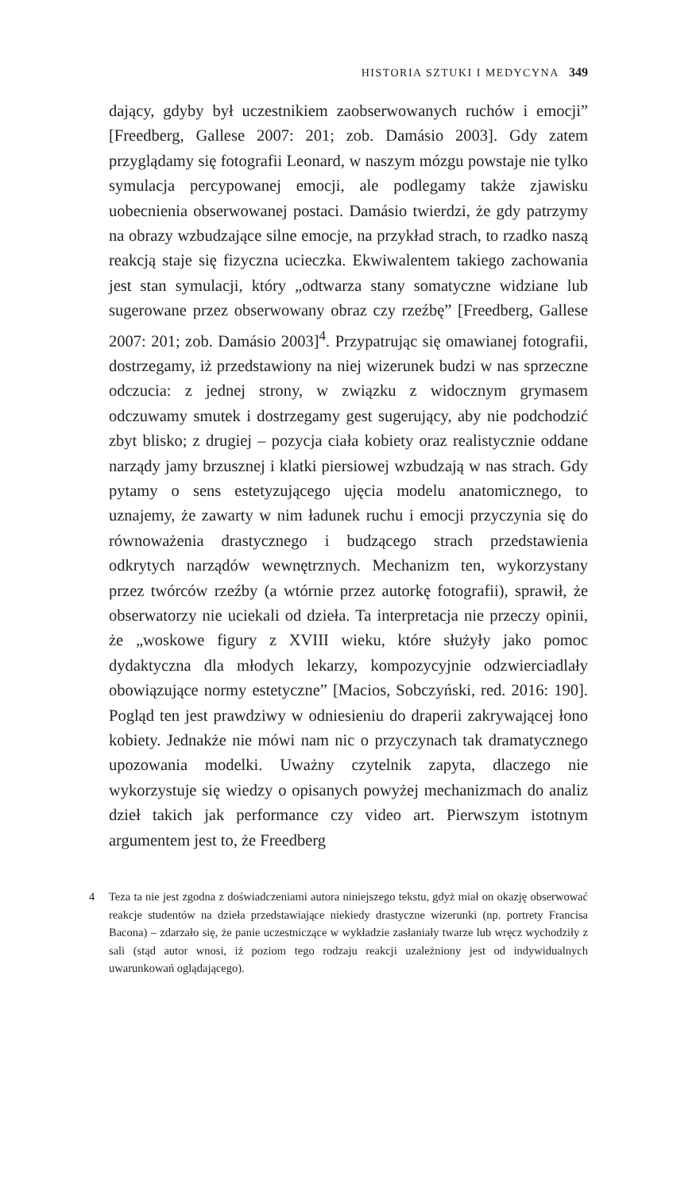HISTORIA SZTUKI I MEDYCYNA 349
dający, gdyby był uczestnikiem zaobserwowanych ruchów i emocji” [Freedberg, Gallese 2007: 201; zob. Damásio 2003]. Gdy zatem przyglądamy się fotografii Leonard, w naszym mózgu powstaje nie tylko symulacja percypowanej emocji, ale podlegamy także zjawisku uobecnienia obserwowanej postaci. Damásio twierdzi, że gdy patrzymy na obrazy wzbudzające silne emocje, na przykład strach, to rzadko naszą reakcją staje się fizyczna ucieczka. Ekwiwalentem takiego zachowania jest stan symulacji, który „odtwarza stany somatyczne widziane lub sugerowane przez obserwowany obraz czy rzeźbę” [Freedberg, Gallese 2007: 201; zob. Damásio 2003]<sup>4</sup>. Przypatrując się omawianej fotografii, dostrzegamy, iż przedstawiony na niej wizerunek budzi w nas sprzeczne odczucia: z jednej strony, w związku z widocznym grymasem odczuwamy smutek i dostrzegamy gest sugerujący, aby nie podchodzić zbyt blisko; z drugiej – pozycja ciała kobiety oraz realistycznie oddane narządy jamy brzusznej i klatki piersiowej wzbudzają w nas strach. Gdy pytamy o sens estetyzującego ujęcia modelu anatomicznego, to uznajemy, że zawarty w nim ładunek ruchu i emocji przyczynia się do równoważenia drastycznego i budzącego strach przedstawienia odkrytych narządów wewnętrznych. Mechanizm ten, wykorzystany przez twórców rzeźby (a wtórnie przez autorkę fotografii), sprawił, że obserwatorzy nie uciekali od dzieła. Ta interpretacja nie przeczy opinii, że „woskowe figury z XVIII wieku, które służyły jako pomoc dydaktyczna dla młodych lekarzy, kompozycyjnie odzwierciadlały obowiązujące normy estetyczne” [Macios, Sobczyński, red. 2016: 190]. Pogląd ten jest prawdziwy w odniesieniu do draperii zakrywającej łono kobiety. Jednakże nie mówi nam nic o przyczynach tak dramatycznego upozowania modelki. Uważny czytelnik zapyta, dlaczego nie wykorzystuje się wiedzy o opisanych powyżej mechanizmach do analiz dzieł takich jak performance czy video art. Pierwszym istotnym argumentem jest to, że Freedberg
4 Teza ta nie jest zgodna z doświadczeniami autora niniejszego tekstu, gdyż miał on okazję obserwować reakcje studentów na dzieła przedstawiające niekiedy drastyczne wizerunki (np. portrety Francisa Bacona) – zdarzało się, że panie uczestniczące w wykładzie zasłaniały twarze lub wręcz wychodziły z sali (stąd autor wnosi, iż poziom tego rodzaju reakcji uzależniony jest od indywidualnych uwarunkowań oglądającego).